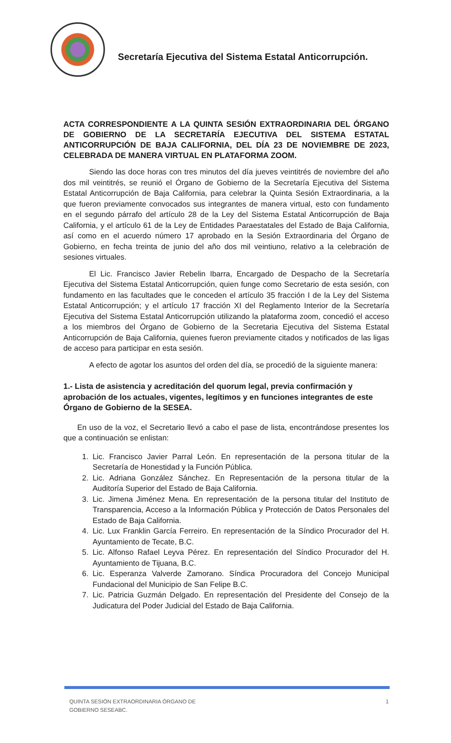Secretaría Ejecutiva del Sistema Estatal Anticorrupción.
ACTA CORRESPONDIENTE A LA QUINTA SESIÓN EXTRAORDINARIA DEL ÓRGANO DE GOBIERNO DE LA SECRETARÍA EJECUTIVA DEL SISTEMA ESTATAL ANTICORRUPCIÓN DE BAJA CALIFORNIA, DEL DÍA 23 DE NOVIEMBRE DE 2023, CELEBRADA DE MANERA VIRTUAL EN PLATAFORMA ZOOM.
Siendo las doce horas con tres minutos del día jueves veintitrés de noviembre del año dos mil veintitrés, se reunió el Órgano de Gobierno de la Secretaría Ejecutiva del Sistema Estatal Anticorrupción de Baja California, para celebrar la Quinta Sesión Extraordinaria, a la que fueron previamente convocados sus integrantes de manera virtual, esto con fundamento en el segundo párrafo del artículo 28 de la Ley del Sistema Estatal Anticorrupción de Baja California, y el artículo 61 de la Ley de Entidades Paraestatales del Estado de Baja California, así como en el acuerdo número 17 aprobado en la Sesión Extraordinaria del Órgano de Gobierno, en fecha treinta de junio del año dos mil veintiuno, relativo a la celebración de sesiones virtuales.
El Lic. Francisco Javier Rebelin Ibarra, Encargado de Despacho de la Secretaría Ejecutiva del Sistema Estatal Anticorrupción, quien funge como Secretario de esta sesión, con fundamento en las facultades que le conceden el artículo 35 fracción I de la Ley del Sistema Estatal Anticorrupción; y el artículo 17 fracción XI del Reglamento Interior de la Secretaría Ejecutiva del Sistema Estatal Anticorrupción utilizando la plataforma zoom, concedió el acceso a los miembros del Órgano de Gobierno de la Secretaria Ejecutiva del Sistema Estatal Anticorrupción de Baja California, quienes fueron previamente citados y notificados de las ligas de acceso para participar en esta sesión.
A efecto de agotar los asuntos del orden del día, se procedió de la siguiente manera:
1.- Lista de asistencia y acreditación del quorum legal, previa confirmación y aprobación de los actuales, vigentes, legítimos y en funciones integrantes de este Órgano de Gobierno de la SESEA.
En uso de la voz, el Secretario llevó a cabo el pase de lista, encontrándose presentes los que a continuación se enlistan:
1. Lic. Francisco Javier Parral León. En representación de la persona titular de la Secretaría de Honestidad y la Función Pública.
2. Lic. Adriana González Sánchez. En Representación de la persona titular de la Auditoría Superior del Estado de Baja California.
3. Lic. Jimena Jiménez Mena. En representación de la persona titular del Instituto de Transparencia, Acceso a la Información Pública y Protección de Datos Personales del Estado de Baja California.
4. Lic. Lux Franklin García Ferreiro. En representación de la Síndico Procurador del H. Ayuntamiento de Tecate, B.C.
5. Lic. Alfonso Rafael Leyva Pérez. En representación del Síndico Procurador del H. Ayuntamiento de Tijuana, B.C.
6. Lic. Esperanza Valverde Zamorano. Síndica Procuradora del Concejo Municipal Fundacional del Municipio de San Felipe B.C.
7. Lic. Patricia Guzmán Delgado. En representación del Presidente del Consejo de la Judicatura del Poder Judicial del Estado de Baja California.
QUINTA SESIÓN EXTRAORDINARIA ÓRGANO DE
GOBIERNO SESEABC.
1